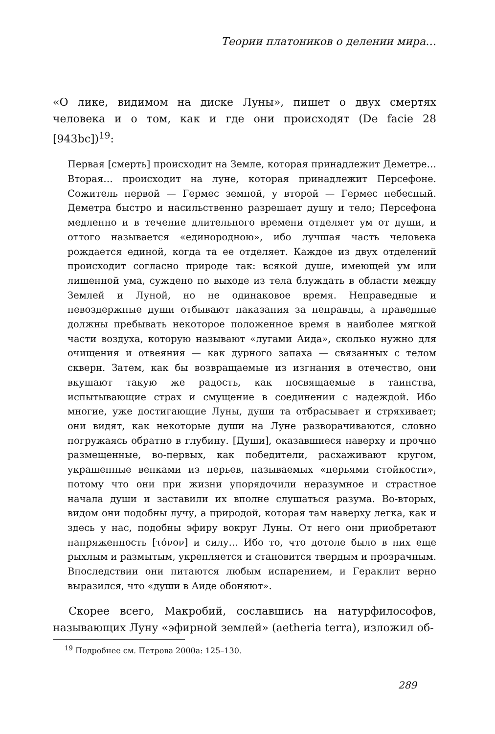Теории платоников о делении мира…
«О лике, видимом на диске Луны», пишет о двух смертях человека и о том, как и где они происходят (De facie 28 [943bc])<sup>19</sup>:
Первая [смерть] происходит на Земле, которая принадлежит Деметре… Вторая… происходит на луне, которая принадлежит Персефоне. Сожитель первой — Гермес земной, у второй — Гермес небесный. Деметра быстро и насильственно разрешает душу и тело; Персефона медленно и в течение длительного времени отделяет ум от души, и оттого называется «единородною», ибо лучшая часть человека рождается единой, когда та ее отделяет. Каждое из двух отделений происходит согласно природе так: всякой душе, имеющей ум или лишенной ума, суждено по выходе из тела блуждать в области между Землей и Луной, но не одинаковое время. Неправедные и невоздержные души отбывают наказания за неправды, а праведные должны пребывать некоторое положенное время в наиболее мягкой части воздуха, которую называют «лугами Аида», сколько нужно для очищения и отвеяния — как дурного запаха — связанных с телом скверн. Затем, как бы возвращаемые из изгнания в отечество, они вкушают такую же радость, как посвящаемые в таинства, испытывающие страх и смущение в соединении с надеждой. Ибо многие, уже достигающие Луны, души та отбрасывает и стряхивает; они видят, как некоторые души на Луне разворачиваются, словно погружаясь обратно в глубину. [Души], оказавшиеся наверху и прочно размещенные, во-первых, как победители, расхаживают кругом, украшенные венками из перьев, называемых «перьями стойкости», потому что они при жизни упорядочили неразумное и страстное начала души и заставили их вполне слушаться разума. Во-вторых, видом они подобны лучу, а природой, которая там наверху легка, как и здесь у нас, подобны эфиру вокруг Луны. От него они приобретают напряженность [τόνον] и силу… Ибо то, что дотоле было в них еще рыхлым и размытым, укрепляется и становится твердым и прозрачным. Впоследствии они питаются любым испарением, и Гераклит верно выразился, что «души в Аиде обоняют».
Скорее всего, Макробий, сославшись на натурфилософов, называющих Луну «эфирной землей» (aetheria terra), изложил об-
<sup>19</sup> Подробнее см. Петрова 2000а: 125–130.
289